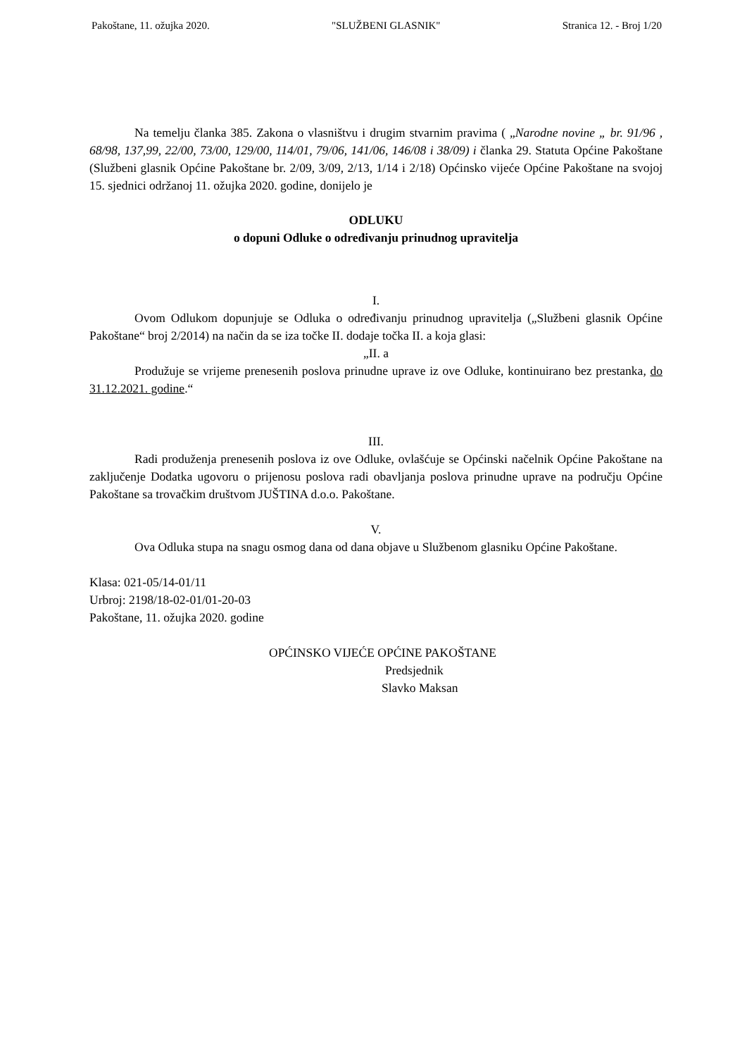Pakoštane, 11. ožujka 2020. "SLUŽBENI GLASNIK" Stranica 12. - Broj 1/20
Na temelju članka 385. Zakona o vlasništvu i drugim stvarnim pravima ( „Narodne novine „ br. 91/96 , 68/98, 137,99, 22/00, 73/00, 129/00, 114/01, 79/06, 141/06, 146/08 i 38/09) i članka 29. Statuta Općine Pakoštane (Službeni glasnik Općine Pakoštane br. 2/09, 3/09, 2/13, 1/14 i 2/18) Općinsko vijeće Općine Pakoštane na svojoj 15. sjednici održanoj 11. ožujka 2020. godine, donijelo je
ODLUKU
o dopuni Odluke o određivanju prinudnog upravitelja
I.
Ovom Odlukom dopunjuje se Odluka o određivanju prinudnog upravitelja („Službeni glasnik Općine Pakoštane“ broj 2/2014) na način da se iza točke II. dodaje točka II. a koja glasi:
„II. a
Produžuje se vrijeme prenesenih poslova prinudne uprave iz ove Odluke, kontinuirano bez prestanka, do 31.12.2021. godine.“
III.
Radi produženja prenesenih poslova iz ove Odluke, ovlašćuje se Općinski načelnik Općine Pakoštane na zaključenje Dodatka ugovoru o prijenosu poslova radi obavljanja poslova prinudne uprave na području Općine Pakoštane sa trovačkim društvom JUŠTINA d.o.o. Pakoštane.
V.
Ova Odluka stupa na snagu osmog dana od dana objave u Službenom glasniku Općine Pakoštane.
Klasa: 021-05/14-01/11
Urbroj: 2198/18-02-01/01-20-03
Pakoštane, 11. ožujka 2020. godine
OPĆINSKO VIJEĆE OPĆINE PAKOŠTANE
Predsjednik
Slavko Maksan